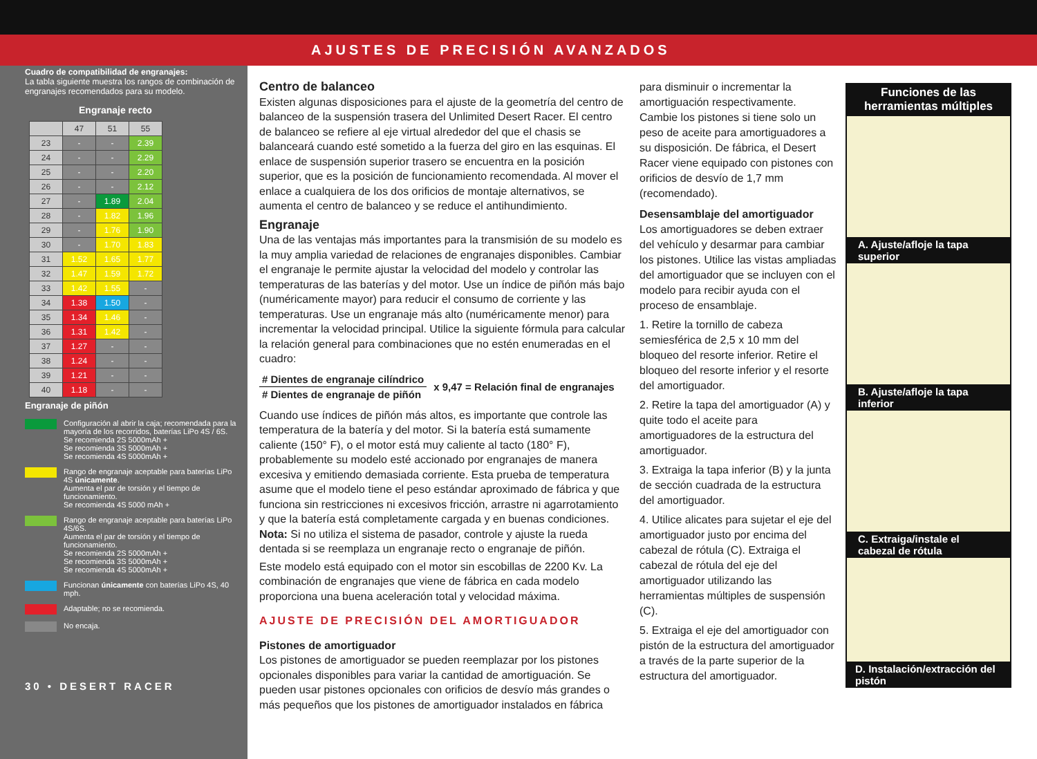AJUSTES DE PRECISIÓN AVANZADOS
Cuadro de compatibilidad de engranajes:
La tabla siguiente muestra los rangos de combinación de engranajes recomendados para su modelo.
Engranaje recto
| | 47 | 51 | 55 |
| --- | --- | --- | --- |
| 23 | - | - | 2.39 |
| 24 | - | - | 2.29 |
| 25 | - | - | 2.20 |
| 26 | - | - | 2.12 |
| 27 | - | 1.89 | 2.04 |
| 28 | - | 1.82 | 1.96 |
| 29 | - | 1.76 | 1.90 |
| 30 | - | 1.70 | 1.83 |
| 31 | 1.52 | 1.65 | 1.77 |
| 32 | 1.47 | 1.59 | 1.72 |
| 33 | 1.42 | 1.55 | - |
| 34 | 1.38 | 1.50 | - |
| 35 | 1.34 | 1.46 | - |
| 36 | 1.31 | 1.42 | - |
| 37 | 1.27 | - | - |
| 38 | 1.24 | - | - |
| 39 | 1.21 | - | - |
| 40 | 1.18 | - | - |
Engranaje de piñón
Configuración al abrir la caja; recomendada para la mayoría de los recorridos, baterías LiPo 4S / 6S.
Se recomienda 2S 5000mAh +
Se recomienda 3S 5000mAh +
Se recomienda 4S 5000mAh +
Rango de engranaje aceptable para baterías LiPo 4S únicamente.
Aumenta el par de torsión y el tiempo de funcionamiento.
Se recomienda 4S 5000 mAh +
Rango de engranaje aceptable para baterías LiPo 4S/6S.
Aumenta el par de torsión y el tiempo de funcionamiento.
Se recomienda 2S 5000mAh +
Se recomienda 3S 5000mAh +
Se recomienda 4S 5000mAh +
Funcionan únicamente con baterías LiPo 4S, 40 mph.
Adaptable; no se recomienda.
No encaja.
30 • DESERT RACER
Centro de balanceo
Existen algunas disposiciones para el ajuste de la geometría del centro de balanceo de la suspensión trasera del Unlimited Desert Racer. El centro de balanceo se refiere al eje virtual alrededor del que el chasis se balanceará cuando esté sometido a la fuerza del giro en las esquinas. El enlace de suspensión superior trasero se encuentra en la posición superior, que es la posición de funcionamiento recomendada. Al mover el enlace a cualquiera de los dos orificios de montaje alternativos, se aumenta el centro de balanceo y se reduce el antihundimiento.
Engranaje
Una de las ventajas más importantes para la transmisión de su modelo es la muy amplia variedad de relaciones de engranajes disponibles. Cambiar el engranaje le permite ajustar la velocidad del modelo y controlar las temperaturas de las baterías y del motor. Use un índice de piñón más bajo (numéricamente mayor) para reducir el consumo de corriente y las temperaturas. Use un engranaje más alto (numéricamente menor) para incrementar la velocidad principal. Utilice la siguiente fórmula para calcular la relación general para combinaciones que no estén enumeradas en el cuadro:
# Dientes de engranaje cilíndrico
# Dientes de engranaje de piñón
x 9,47 = Relación final de engranajes
Cuando use índices de piñón más altos, es importante que controle las temperatura de la batería y del motor. Si la batería está sumamente caliente (150° F), o el motor está muy caliente al tacto (180° F), probablemente su modelo esté accionado por engranajes de manera excesiva y emitiendo demasiada corriente. Esta prueba de temperatura asume que el modelo tiene el peso estándar aproximado de fábrica y que funciona sin restricciones ni excesivos fricción, arrastre ni agarrotamiento y que la batería está completamente cargada y en buenas condiciones.
Nota: Si no utiliza el sistema de pasador, controle y ajuste la rueda dentada si se reemplaza un engranaje recto o engranaje de piñón.
Este modelo está equipado con el motor sin escobillas de 2200 Kv. La combinación de engranajes que viene de fábrica en cada modelo proporciona una buena aceleración total y velocidad máxima.
AJUSTE DE PRECISIÓN DEL AMORTIGUADOR
Pistones de amortiguador
Los pistones de amortiguador se pueden reemplazar por los pistones opcionales disponibles para variar la cantidad de amortiguación. Se pueden usar pistones opcionales con orificios de desvío más grandes o más pequeños que los pistones de amortiguador instalados en fábrica
para disminuir o incrementar la amortiguación respectivamente. Cambie los pistones si tiene solo un peso de aceite para amortiguadores a su disposición. De fábrica, el Desert Racer viene equipado con pistones con orificios de desvío de 1,7 mm (recomendado).
Desensamblaje del amortiguador
Los amortiguadores se deben extraer del vehículo y desarmar para cambiar los pistones. Utilice las vistas ampliadas del amortiguador que se incluyen con el modelo para recibir ayuda con el proceso de ensamblaje.
1. Retire la tornillo de cabeza semiesférica de 2,5 x 10 mm del bloqueo del resorte inferior. Retire el bloqueo del resorte inferior y el resorte del amortiguador.
2. Retire la tapa del amortiguador (A) y quite todo el aceite para amortiguadores de la estructura del amortiguador.
3. Extraiga la tapa inferior (B) y la junta de sección cuadrada de la estructura del amortiguador.
4. Utilice alicates para sujetar el eje del amortiguador justo por encima del cabezal de rótula (C). Extraiga el cabezal de rótula del eje del amortiguador utilizando las herramientas múltiples de suspensión (C).
5. Extraiga el eje del amortiguador con pistón de la estructura del amortiguador a través de la parte superior de la estructura del amortiguador.
Funciones de las herramientas múltiples
A. Ajuste/afloje la tapa superior
B. Ajuste/afloje la tapa inferior
C. Extraiga/instale el cabezal de rótula
D. Instalación/extracción del pistón